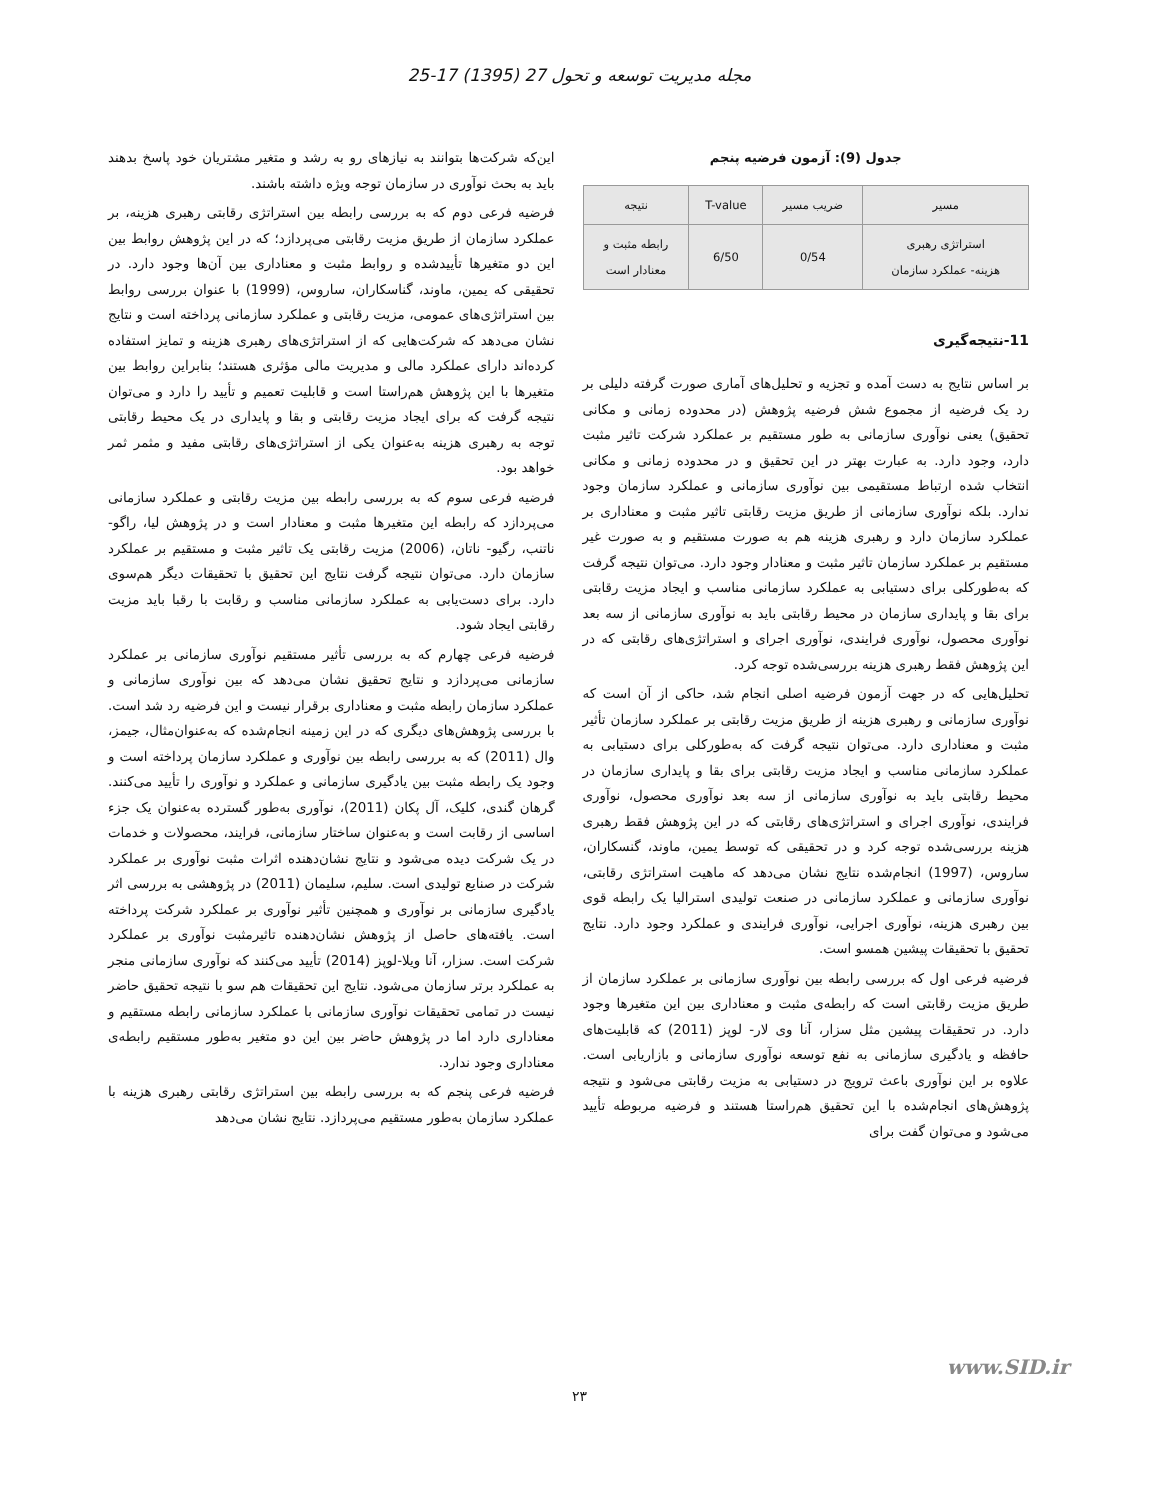مجله مدیریت توسعه و تحول 27 (1395) 17-25
جدول (9): آزمون فرضیه پنجم
| مسیر | ضریب مسیر | T-value | نتیجه |
| استراتژی رهبری هزینه- عملکرد سازمان | 0/54 | 6/50 | رابطه مثبت و معنادار است |
11-نتیجه‌گیری
بر اساس نتایج به دست آمده و تجزیه و تحلیل‌های آماری صورت گرفته دلیلی بر رد یک فرضیه از مجموع شش فرضیه پژوهش (در محدوده زمانی و مکانی تحقیق) یعنی نوآوری سازمانی به طور مستقیم بر عملکرد شرکت تاثیر مثبت دارد، وجود دارد. به عبارت بهتر در این تحقیق و در محدوده زمانی و مکانی انتخاب شده ارتباط مستقیمی بین نوآوری سازمانی و عملکرد سازمان وجود ندارد. بلکه نوآوری سازمانی از طریق مزیت رقابتی تاثیر مثبت و معناداری بر عملکرد سازمان دارد و رهبری هزینه هم به صورت مستقیم و به صورت غیر مستقیم بر عملکرد سازمان تاثیر مثبت و معنادار وجود دارد. می‌توان نتیجه گرفت که به‌طورکلی برای دستیابی به عملکرد سازمانی مناسب و ایجاد مزیت رقابتی برای بقا و پایداری سازمان در محیط رقابتی باید به نوآوری سازمانی از سه بعد نوآوری محصول، نوآوری فرایندی، نوآوری اجرای و استراتژی‌های رقابتی که در این پژوهش فقط رهبری هزینه بررسی‌شده توجه کرد.
تحلیل‌هایی که در جهت آزمون فرضیه اصلی انجام شد، حاکی از آن است که نوآوری سازمانی و رهبری هزینه از طریق مزیت رقابتی بر عملکرد سازمان تأثیر مثبت و معناداری دارد. می‌توان نتیجه گرفت که به‌طورکلی برای دستیابی به عملکرد سازمانی مناسب و ایجاد مزیت رقابتی برای بقا و پایداری سازمان در محیط رقابتی باید به نوآوری سازمانی از سه بعد نوآوری محصول، نوآوری فرایندی، نوآوری اجرای و استراتژی‌های رقابتی که در این پژوهش فقط رهبری هزینه بررسی‌شده توجه کرد و در تحقیقی که توسط یمین، ماوند، گنسکاران، ساروس، (1997) انجام‌شده نتایج نشان می‌دهد که ماهیت استراتژی رقابتی، نوآوری سازمانی و عملکرد سازمانی در صنعت تولیدی استرالیا یک رابطه قوی بین رهبری هزینه، نوآوری اجرایی، نوآوری فرایندی و عملکرد وجود دارد. نتایج تحقیق با تحقیقات پیشین همسو است.
فرضیه فرعی اول که بررسی رابطه بین نوآوری سازمانی بر عملکرد سازمان از طریق مزیت رقابتی است که رابطه‌ی مثبت و معناداری بین این متغیرها وجود دارد. در تحقیقات پیشین مثل سزار، آنا وی لار- لوپز (2011) که قابلیت‌های حافظه و یادگیری سازمانی به نفع توسعه نوآوری سازمانی و بازاریابی است. علاوه بر این نوآوری باعث ترویج در دستیابی به مزیت رقابتی می‌شود و نتیجه پژوهش‌های انجام‌شده با این تحقیق هم‌راستا هستند و فرضیه مربوطه تأیید می‌شود و می‌توان گفت برای
این‌که شرکت‌ها بتوانند به نیازهای رو به رشد و متغیر مشتریان خود پاسخ بدهند باید به بحث نوآوری در سازمان توجه ویژه داشته باشند.
فرضیه فرعی دوم که به بررسی رابطه بین استراتژی رقابتی رهبری هزینه، بر عملکرد سازمان از طریق مزیت رقابتی می‌پردازد؛ که در این پژوهش روابط بین این دو متغیرها تأییدشده و روابط مثبت و معناداری بین آن‌ها وجود دارد. در تحقیقی که یمین، ماوند، گناسکاران، ساروس، (1999) با عنوان بررسی روابط بین استراتژی‌های عمومی، مزیت رقابتی و عملکرد سازمانی پرداخته است و نتایج نشان می‌دهد که شرکت‌هایی که از استراتژی‌های رهبری هزینه و تمایز استفاده کرده‌اند دارای عملکرد مالی و مدیریت مالی مؤثری هستند؛ بنابراین روابط بین متغیرها با این پژوهش هم‌راستا است و قابلیت تعمیم و تأیید را دارد و می‌توان نتیجه گرفت که برای ایجاد مزیت رقابتی و بقا و پایداری در یک محیط رقابتی توجه به رهبری هزینه به‌عنوان یکی از استراتژی‌های رقابتی مفید و مثمر ثمر خواهد بود.
فرضیه فرعی سوم که به بررسی رابطه بین مزیت رقابتی و عملکرد سازمانی می‌پردازد که رابطه این متغیرها مثبت و معنادار است و در پژوهش لیا، راگو-ناتنب، رگیو- ناتان، (2006) مزیت رقابتی یک تاثیر مثبت و مستقیم بر عملکرد سازمان دارد. می‌توان نتیجه گرفت نتایج این تحقیق با تحقیقات دیگر هم‌سوی دارد. برای دست‌یابی به عملکرد سازمانی مناسب و رقابت با رقبا باید مزیت رقابتی ایجاد شود.
فرضیه فرعی چهارم که به بررسی تأثیر مستقیم نوآوری سازمانی بر عملکرد سازمانی می‌پردازد و نتایج تحقیق نشان می‌دهد که بین نوآوری سازمانی و عملکرد سازمان رابطه مثبت و معناداری برقرار نیست و این فرضیه رد شد است. با بررسی پژوهش‌های دیگری که در این زمینه انجام‌شده که به‌عنوان‌مثال، جیمز، وال (2011) که به بررسی رابطه بین نوآوری و عملکرد سازمان پرداخته است و وجود یک رابطه مثبت بین یادگیری سازمانی و عملکرد و نوآوری را تأیید می‌کنند. گرهان گندی، کلیک، آل پکان (2011)، نوآوری به‌طور گسترده به‌عنوان یک جزء اساسی از رقابت است و به‌عنوان ساختار سازمانی، فرایند، محصولات و خدمات در یک شرکت دیده می‌شود و نتایج نشان‌دهنده اثرات مثبت نوآوری بر عملکرد شرکت در صنایع تولیدی است. سلیم، سلیمان (2011) در پژوهشی به بررسی اثر یادگیری سازمانی بر نوآوری و همچنین تأثیر نوآوری بر عملکرد شرکت پرداخته است. یافته‌های حاصل از پژوهش نشان‌دهنده تاثیرمثبت نوآوری بر عملکرد شرکت است. سزار، آنا ویلا-لوپز (2014) تأیید می‌کنند که نوآوری سازمانی منجر به عملکرد برتر سازمان می‌شود. نتایج این تحقیقات هم سو با نتیجه تحقیق حاضر نیست در تمامی تحقیقات نوآوری سازمانی با عملکرد سازمانی رابطه مستقیم و معناداری دارد اما در پژوهش حاضر بین این دو متغیر به‌طور مستقیم رابطه‌ی معناداری وجود ندارد.
فرضیه فرعی پنجم که به بررسی رابطه بین استراتژی رقابتی رهبری هزینه با عملکرد سازمان به‌طور مستقیم می‌پردازد. نتایج نشان می‌دهد
www.SID.ir
۲۳